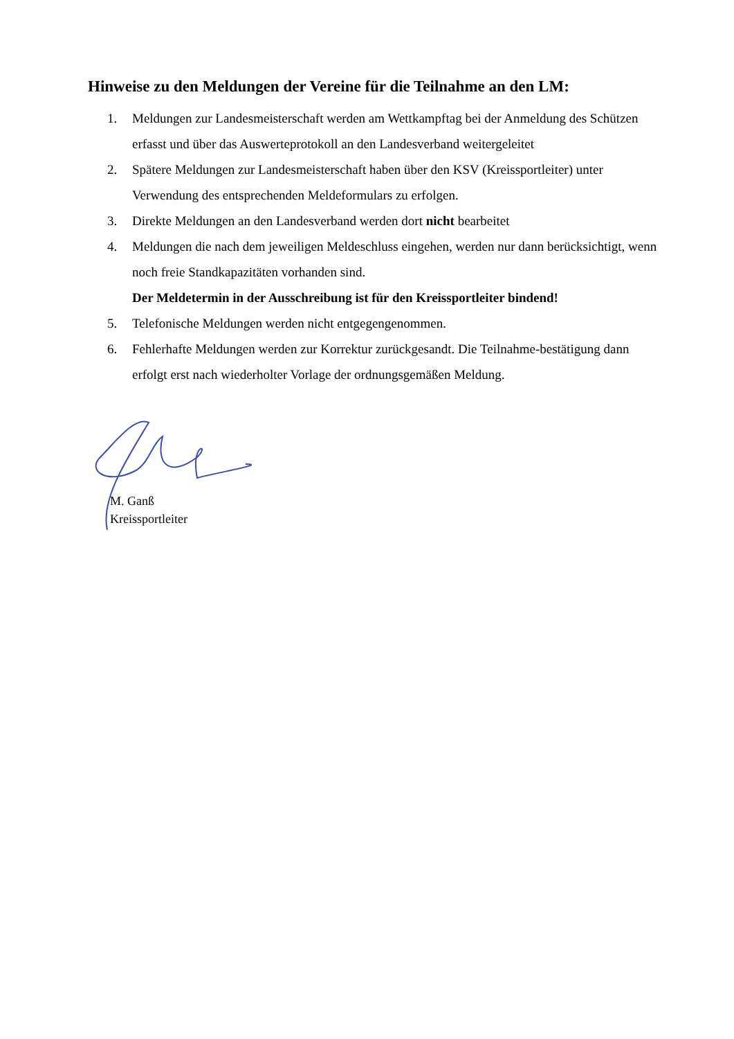Hinweise zu den Meldungen der Vereine für die Teilnahme an den LM:
1. Meldungen zur Landesmeisterschaft werden am Wettkampftag bei der Anmeldung des Schützen erfasst und über das Auswerteprotokoll an den Landesverband weitergeleitet
2. Spätere Meldungen zur Landesmeisterschaft haben über den KSV (Kreissportleiter) unter Verwendung des entsprechenden Meldeformulars zu erfolgen.
3. Direkte Meldungen an den Landesverband werden dort nicht bearbeitet
4. Meldungen die nach dem jeweiligen Meldeschluss eingehen, werden nur dann berücksichtigt, wenn noch freie Standkapazitäten vorhanden sind.
Der Meldetermin in der Ausschreibung ist für den Kreissportleiter bindend!
5. Telefonische Meldungen werden nicht entgegengenommen.
6. Fehlerhafte Meldungen werden zur Korrektur zurückgesandt. Die Teilnahme-bestätigung dann erfolgt erst nach wiederholter Vorlage der ordnungsgemäßen Meldung.
M. Ganß
Kreissportleiter